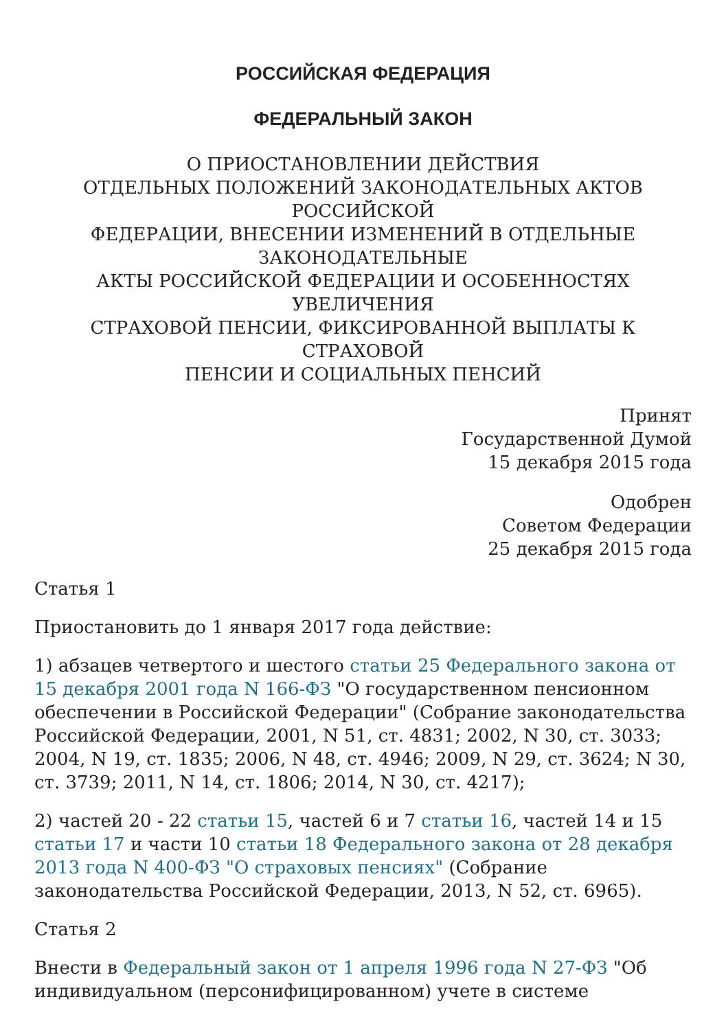РОССИЙСКАЯ ФЕДЕРАЦИЯ
ФЕДЕРАЛЬНЫЙ ЗАКОН
О ПРИОСТАНОВЛЕНИИ ДЕЙСТВИЯ
ОТДЕЛЬНЫХ ПОЛОЖЕНИЙ ЗАКОНОДАТЕЛЬНЫХ АКТОВ
РОССИЙСКОЙ
ФЕДЕРАЦИИ, ВНЕСЕНИИ ИЗМЕНЕНИЙ В ОТДЕЛЬНЫЕ
ЗАКОНОДАТЕЛЬНЫЕ
АКТЫ РОССИЙСКОЙ ФЕДЕРАЦИИ И ОСОБЕННОСТЯХ УВЕЛИЧЕНИЯ
СТРАХОВОЙ ПЕНСИИ, ФИКСИРОВАННОЙ ВЫПЛАТЫ К СТРАХОВОЙ
ПЕНСИИ И СОЦИАЛЬНЫХ ПЕНСИЙ
Принят
Государственной Думой
15 декабря 2015 года
Одобрен
Советом Федерации
25 декабря 2015 года
Статья 1
Приостановить до 1 января 2017 года действие:
1) абзацев четвертого и шестого статьи 25 Федерального закона от 15 декабря 2001 года N 166-ФЗ "О государственном пенсионном обеспечении в Российской Федерации" (Собрание законодательства Российской Федерации, 2001, N 51, ст. 4831; 2002, N 30, ст. 3033; 2004, N 19, ст. 1835; 2006, N 48, ст. 4946; 2009, N 29, ст. 3624; N 30, ст. 3739; 2011, N 14, ст. 1806; 2014, N 30, ст. 4217);
2) частей 20 - 22 статьи 15, частей 6 и 7 статьи 16, частей 14 и 15 статьи 17 и части 10 статьи 18 Федерального закона от 28 декабря 2013 года N 400-ФЗ "О страховых пенсиях" (Собрание законодательства Российской Федерации, 2013, N 52, ст. 6965).
Статья 2
Внести в Федеральный закон от 1 апреля 1996 года N 27-ФЗ "Об индивидуальном (персонифицированном) учете в системе